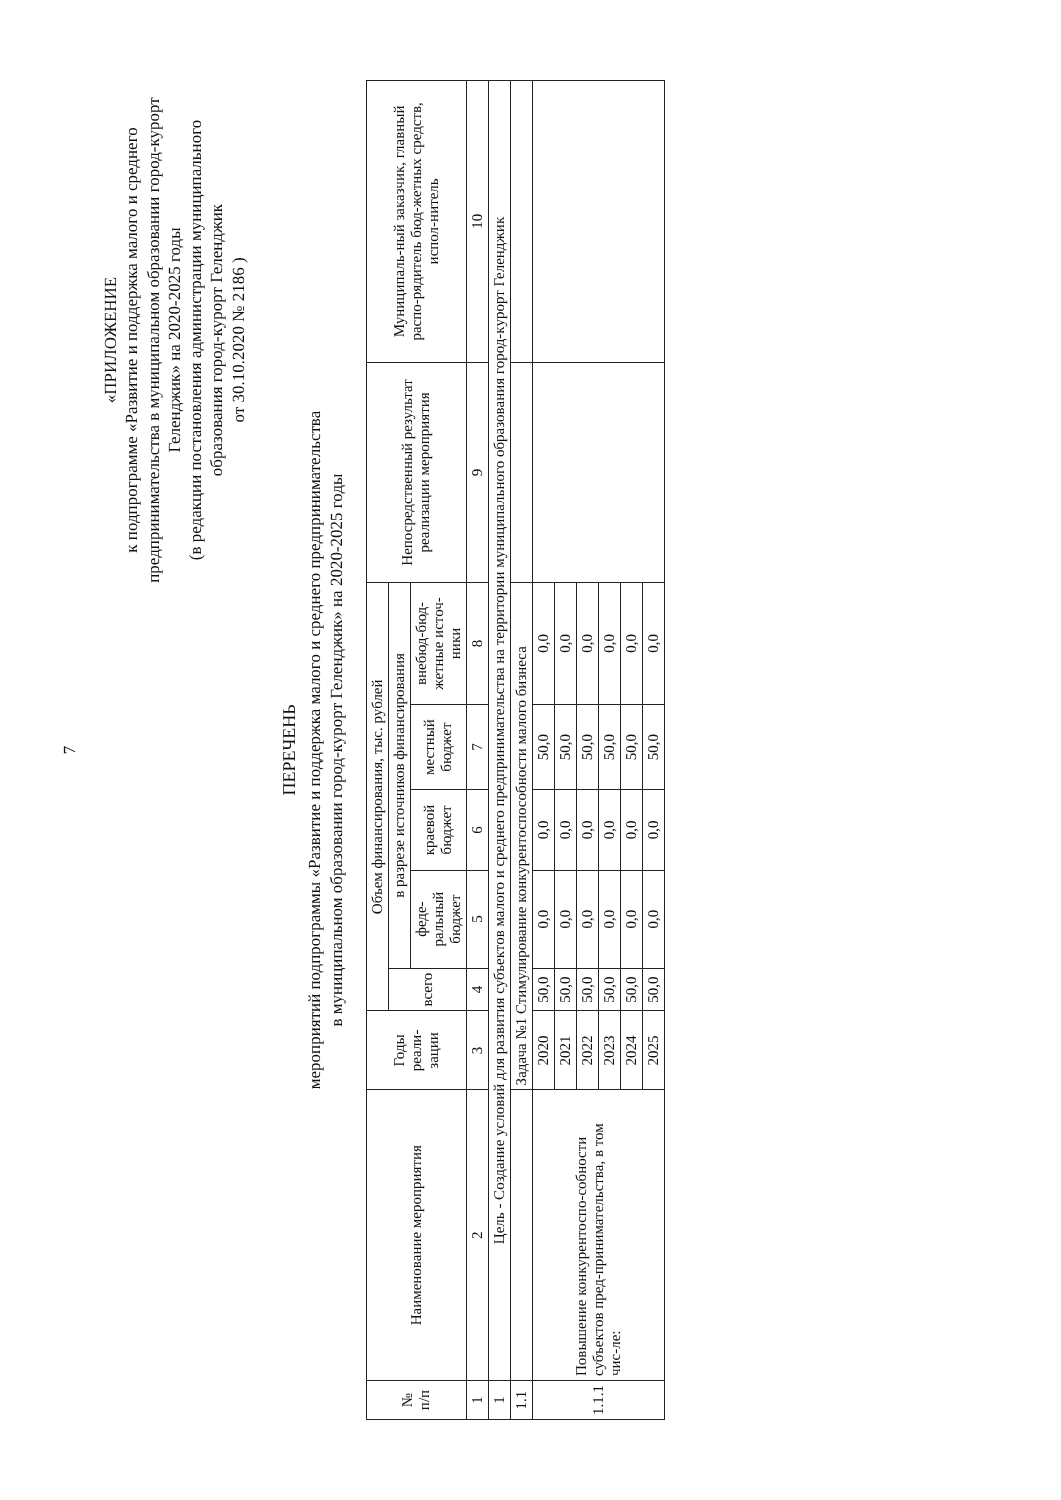7
«ПРИЛОЖЕНИЕ
к подпрограмме «Развитие и поддержка малого и среднего предпринимательства в муниципальном образовании город-курорт Геленджик» на 2020-2025 годы
(в редакции постановления администрации муниципального образования город-курорт Геленджик
от 30.10.2020 № 2186 )
ПЕРЕЧЕНЬ
мероприятий подпрограммы «Развитие и поддержка малого и среднего предпринимательства
в муниципальном образовании город-курорт Геленджик» на 2020-2025 годы
| № п/п | Наименование мероприятия | Годы реали-зации | Объем финансирования, тыс. рублей | | | | | Непосредственный результат реализации мероприятия | Муниципаль-ный заказчик, главный распо-рядитель бюд-жетных средств, испол-нитель |
| --- | --- | --- | --- | --- | --- | --- | --- | --- | --- |
| | | | всего | в разрезе источников финансирования | | | | | |
| | | | | феде-ральный бюджет | краевой бюджет | местный бюджет | внебюд-бюд-жетные источ-ники | | |
| 1 | 2 | 3 | 4 | 5 | 6 | 7 | 8 | 9 | 10 |
| 1 | Цель - Создание условий для развития субъектов малого и среднего предпринимательства на территории муниципального образования город-курорт Геленджик | | | | | | | | |
| 1.1 | | Задача №1 Стимулирование конкурентоспособности малого бизнеса | | | | | | | |
| 1.1.1 | Повышение конкурентоспо-собности субъектов пред-принимательства, в том чис-ле: | 2020 | 50,0 | 0,0 | 0,0 | 50,0 | 0,0 | | |
| | | 2021 | 50,0 | 0,0 | 0,0 | 50,0 | 0,0 | | |
| | | 2022 | 50,0 | 0,0 | 0,0 | 50,0 | 0,0 | | |
| | | 2023 | 50,0 | 0,0 | 0,0 | 50,0 | 0,0 | | |
| | | 2024 | 50,0 | 0,0 | 0,0 | 50,0 | 0,0 | | |
| | | 2025 | 50,0 | 0,0 | 0,0 | 50,0 | 0,0 | | |